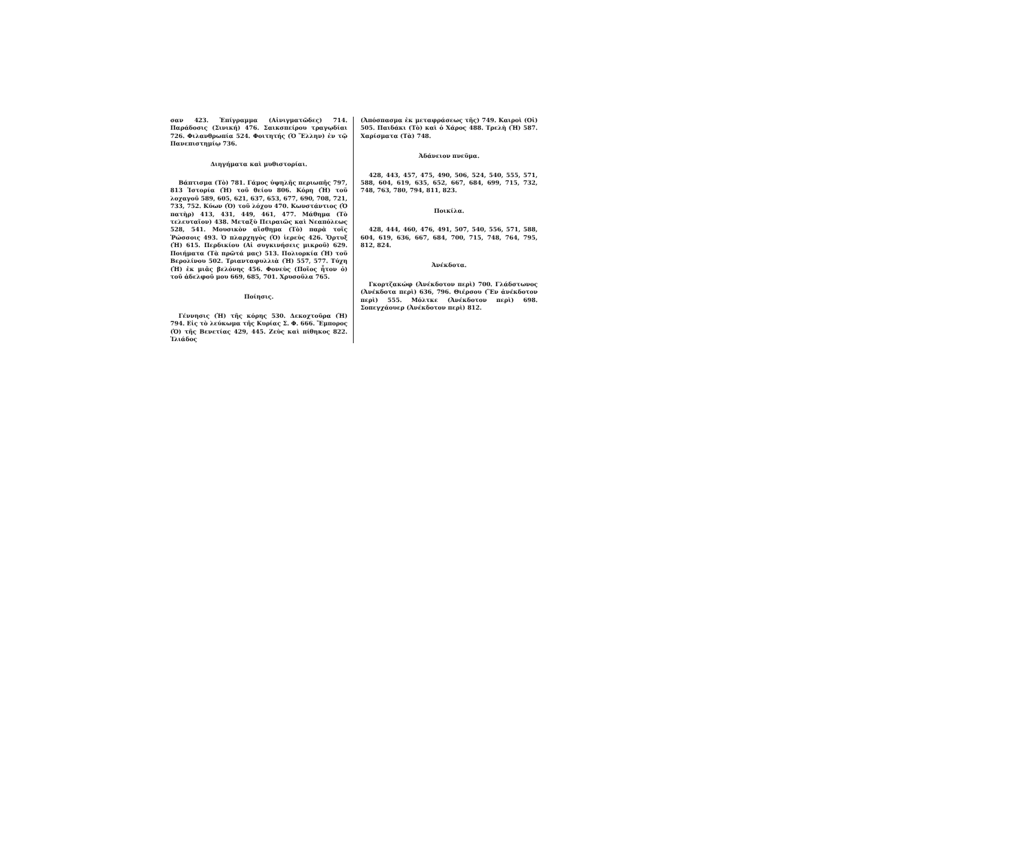σαν 423. Ἐπίγραμμα (Αἰνιγματῶδες) 714. Παράδοσις (Σινική) 476. Σαικσπείρου τραγῳδίαι 726. Φιλανθρωπία 524. Φοιτητής (Ὁ Ἕλλην) ἐν τῷ Πανεπιστημίῳ 736.
Διηγήματα καὶ μυθιστορίαι.
Βάπτισμα (Τὸ) 781. Γάμος ὑψηλῆς περιωπῆς 797, 813 Ἱστορία (Ἡ) τοῦ θείου 806. Κόρη (Ἡ) τοῦ λοχαγοῦ 589, 605, 621, 637, 653, 677, 690, 708, 721, 733, 752. Κύων (Ὁ) τοῦ λόχου 470. Κωνστάντιος (Ὁ πατὴρ) 413, 431, 449, 461, 477. Μάθημα (Τὸ τελευταῖον) 438. Μεταξὺ Πειραιῶς καὶ Νεαπόλεως 528, 541. Μουσικὸν αἴσθημα (Τὸ) παρὰ τοῖς Ῥώσσοις 493. Ὁ πλαρχηγὸς (Ὁ) ἱερεὺς 426. Ὄρτυξ (Ἡ) 615. Περδικίου (Αἱ συγκινήσεις μικροῦ) 629. Ποιήματα (Τὰ πρῶτά μας) 513. Πολιορκία (Ἡ) τοῦ Βερολίνου 502. Τριανταφυλλιὰ (Ἡ) 557, 577. Τύχη (Ἡ) ἐκ μιᾶς βελόνης 456. Φονεὺς (Ποῖος ἦτον ὁ) τοῦ ἀδελφοῦ μου 669, 685, 701. Χρυσοῦλα 765.
Ποίησις.
Γέννησις (Ἡ) τῆς κόρης 530. Δεκοχτοῦρα (Ἡ) 794. Εἰς τὸ λεύκωμα τῆς Κυρίας Σ. Φ. 666. Ἔμπορος (Ὁ) τῆς Βενετίας 429, 445. Ζεὺς καὶ πίθηκος 822. Ἰλιάδος
(Ἀπόσπασμα ἐκ μεταφράσεως τῆς) 749. Καιροὶ (Οἱ) 505. Παιδάκι (Τὸ) καὶ ὁ Χάρος 488. Τρελὴ (Ἡ) 587. Χαρίσματα (Τὰ) 748.
Ἀδάνειον πνεῦμα.
428, 443, 457, 475, 490, 506, 524, 540, 555, 571, 588, 604, 619, 635, 652, 667, 684, 699, 715, 732, 748, 763, 780, 794, 811, 823.
Ποικίλα.
428, 444, 460, 476, 491, 507, 540, 556, 571, 588, 604, 619, 636, 667, 684, 700, 715, 748, 764, 795, 812, 824.
Ἀνέκδοτα.
Γκορτζακώφ (Ἀνέκδοτον περὶ) 700. Γλάδστωνος (Ἀνέκδοτα περὶ) 636, 796. Θιέρσου (Ἓν ἀνέκδοτον περὶ) 555. Μόλτκε (Ἀνέκδοτον περὶ) 698. Σοπεγχάουερ (Ἀνέκδοτον περὶ) 812.